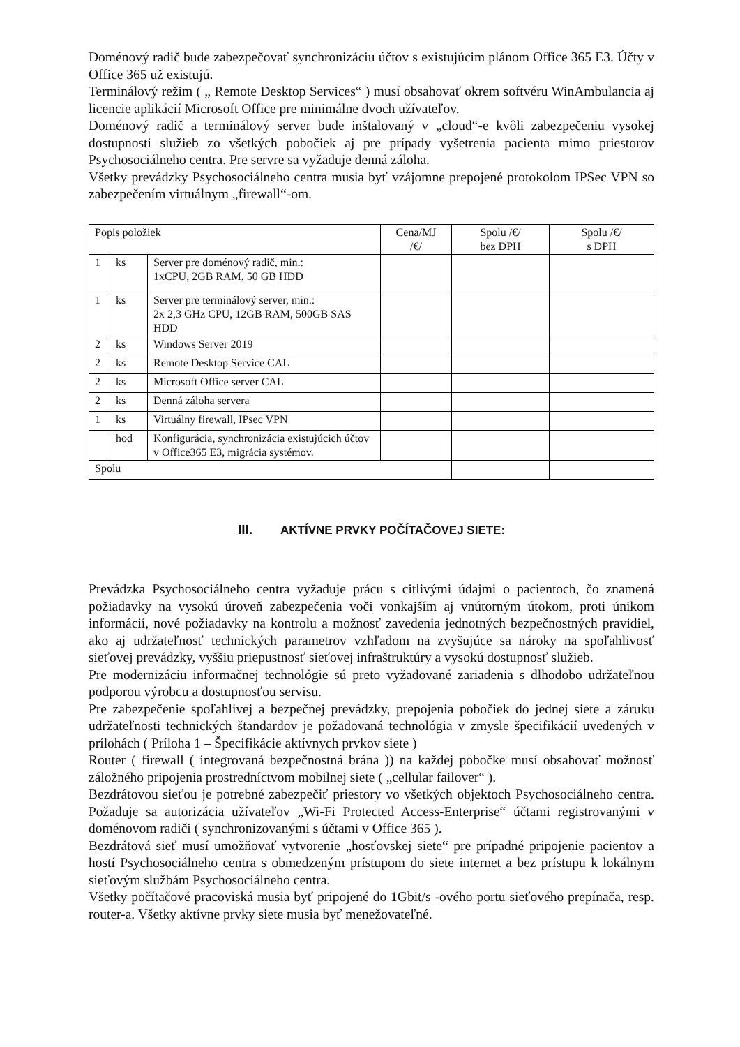Doménový radič bude zabezpečovať synchronizáciu účtov s existujúcim plánom Office 365 E3. Účty v Office 365 už existujú.
Terminálový režim ( „ Remote Desktop Services“ ) musí obsahovať okrem softvéru WinAmbulancia aj licencie aplikácií Microsoft Office pre minimálne dvoch užívateľov.
Doménový radič a terminálový server bude inštalovaný v „cloud“-e kvôli zabezpečeniu vysokej dostupnosti služieb zo všetkých pobočiek aj pre prípady vyšetrenia pacienta mimo priestorov Psychosociálneho centra. Pre servre sa vyžaduje denná záloha.
Všetky prevádzky Psychosociálneho centra musia byť vzájomne prepojené protokolom IPSec VPN so zabezpečením virtuálnym „firewall“-om.
| Popis položiek | | | Cena/MJ /€/ | Spolu /€/ bez DPH | Spolu /€/ s DPH |
| 1 | ks | Server pre doménový radič, min.: 1xCPU, 2GB RAM, 50 GB HDD | | | |
| 1 | ks | Server pre terminálový server, min.: 2x 2,3 GHz CPU, 12GB RAM, 500GB SAS HDD | | | |
| 2 | ks | Windows Server 2019 | | | |
| 2 | ks | Remote Desktop Service CAL | | | |
| 2 | ks | Microsoft Office server CAL | | | |
| 2 | ks | Denná záloha servera | | | |
| 1 | ks | Virtuálny firewall, IPsec VPN | | | |
| | hod | Konfigurácia, synchronizácia existujúcich účtov v Office365 E3, migrácia systémov. | | | |
| Spolu | | | | | |
III. AKTÍVNE PRVKY POČÍTAČOVEJ SIETE:
Prevádzka Psychosociálneho centra vyžaduje prácu s citlivými údajmi o pacientoch, čo znamená požiadavky na vysokú úroveň zabezpečenia voči vonkajším aj vnútorným útokom, proti únikom informácií, nové požiadavky na kontrolu a možnosť zavedenia jednotných bezpečnostných pravidiel, ako aj udržateľnosť technických parametrov vzhľadom na zvyšujúce sa nároky na spoľahlivosť sieťovej prevádzky, vyššiu priepustnosť sieťovej infraštruktúry a vysokú dostupnosť služieb.
Pre modernizáciu informačnej technológie sú preto vyžadované zariadenia s dlhodobo udržateľnou podporou výrobcu a dostupnosťou servisu.
Pre zabezpečenie spoľahlivej a bezpečnej prevádzky, prepojenia pobočiek do jednej siete a záruku udržateľnosti technických štandardov je požadovaná technológia v zmysle špecifikácií uvedených v prílohách ( Príloha 1 – Špecifikácie aktívnych prvkov siete )
Router ( firewall ( integrovaná bezpečnostná brána )) na každej pobočke musí obsahovať možnosť záložného pripojenia prostredníctvom mobilnej siete ( „cellular failover“ ).
Bezdrátovou sieťou je potrebné zabezpečiť priestory vo všetkých objektoch Psychosociálneho centra. Požaduje sa autorizácia užívateľov „Wi-Fi Protected Access-Enterprise“ účtami registrovanými v doménovom radiči ( synchronizovanými s účtami v Office 365 ).
Bezdrátová sieť musí umožňovať vytvorenie „hosťovskej siete“ pre prípadné pripojenie pacientov a hostí Psychosociálneho centra s obmedzeným prístupom do siete internet a bez prístupu k lokálnym sieťovým službám Psychosociálneho centra.
Všetky počítačové pracoviská musia byť pripojené do 1Gbit/s -ového portu sieťového prepínača, resp. router-a. Všetky aktívne prvky siete musia byť menežovateľné.